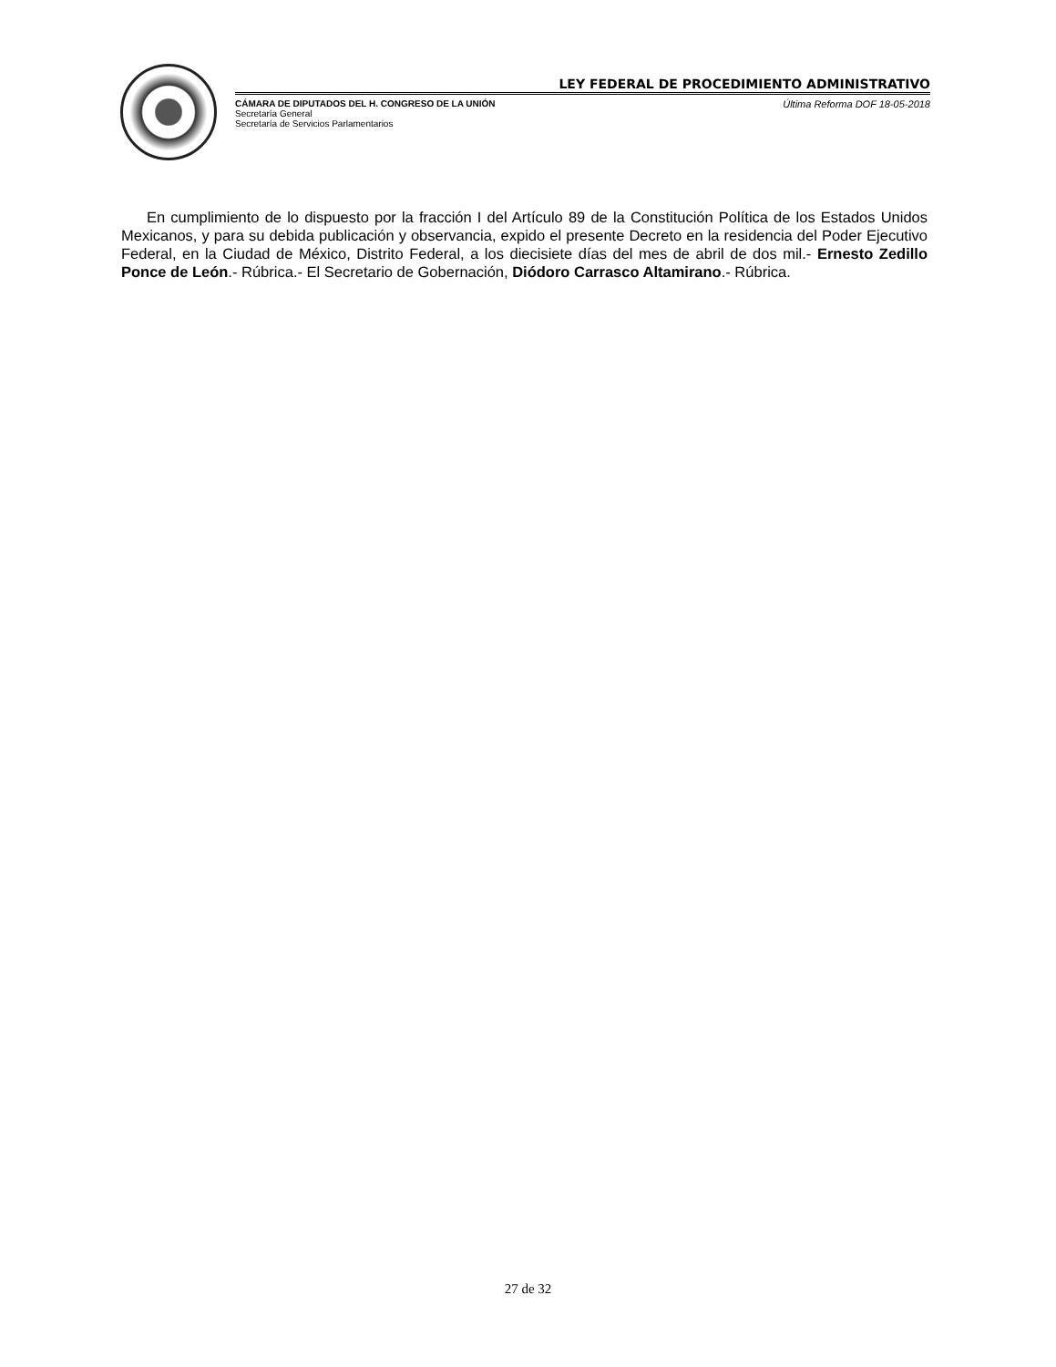LEY FEDERAL DE PROCEDIMIENTO ADMINISTRATIVO
CÁMARA DE DIPUTADOS DEL H. CONGRESO DE LA UNIÓN
Secretaría General
Secretaría de Servicios Parlamentarios
Última Reforma DOF 18-05-2018
En cumplimiento de lo dispuesto por la fracción I del Artículo 89 de la Constitución Política de los Estados Unidos Mexicanos, y para su debida publicación y observancia, expido el presente Decreto en la residencia del Poder Ejecutivo Federal, en la Ciudad de México, Distrito Federal, a los diecisiete días del mes de abril de dos mil.- Ernesto Zedillo Ponce de León.- Rúbrica.- El Secretario de Gobernación, Diódoro Carrasco Altamirano.- Rúbrica.
27 de 32